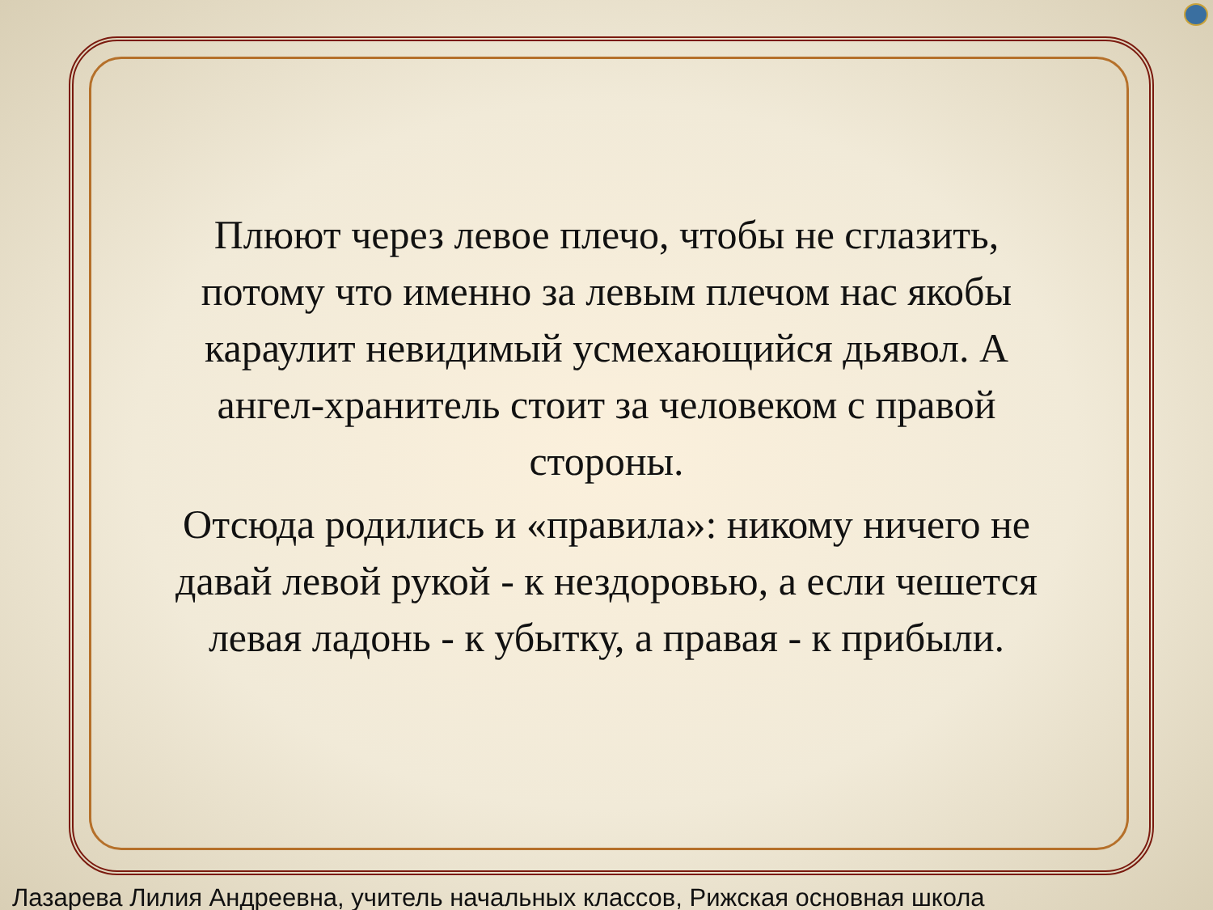Плюют через левое плечо, чтобы не сглазить, потому что именно за левым плечом нас якобы караулит невидимый усмехающийся дьявол. А ангел-хранитель стоит за человеком с правой стороны.
Отсюда родились и «правила»: никому ничего не давай левой рукой - к нездоровью, а если чешется левая ладонь - к убытку, а правая - к прибыли.
Лазарева Лилия Андреевна, учитель начальных классов, Рижская основная школа